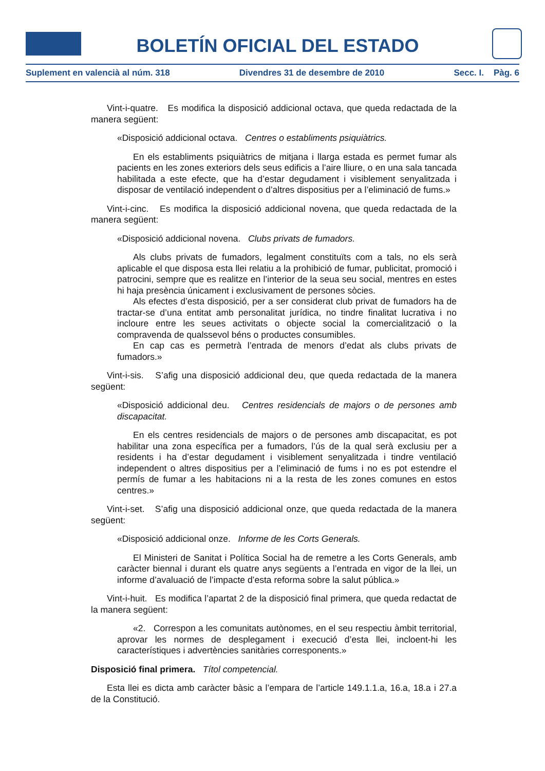BOLETÍN OFICIAL DEL ESTADO
Suplement en valencià al núm. 318 Divendres 31 de desembre de 2010 Secc. I. Pàg. 6
Vint-i-quatre. Es modifica la disposició addicional octava, que queda redactada de la manera següent:
«Disposició addicional octava. Centres o establiments psiquiàtrics.
En els establiments psiquiàtrics de mitjana i llarga estada es permet fumar als pacients en les zones exteriors dels seus edificis a l’aire lliure, o en una sala tancada habilitada a este efecte, que ha d’estar degudament i visiblement senyalitzada i disposar de ventilació independent o d’altres dispositius per a l’eliminació de fums.»
Vint-i-cinc. Es modifica la disposició addicional novena, que queda redactada de la manera següent:
«Disposició addicional novena. Clubs privats de fumadors.
Als clubs privats de fumadors, legalment constituïts com a tals, no els serà aplicable el que disposa esta llei relatiu a la prohibició de fumar, publicitat, promoció i patrocini, sempre que es realitze en l’interior de la seua seu social, mentres en estes hi haja presència únicament i exclusivament de persones sòcies.
Als efectes d’esta disposició, per a ser considerat club privat de fumadors ha de tractar-se d’una entitat amb personalitat jurídica, no tindre finalitat lucrativa i no incloure entre les seues activitats o objecte social la comercialització o la compravenda de qualssevol béns o productes consumibles.
En cap cas es permetrà l’entrada de menors d’edat als clubs privats de fumadors.»
Vint-i-sis. S’afig una disposició addicional deu, que queda redactada de la manera següent:
«Disposició addicional deu. Centres residencials de majors o de persones amb discapacitat.
En els centres residencials de majors o de persones amb discapacitat, es pot habilitar una zona específica per a fumadors, l’ús de la qual serà exclusiu per a residents i ha d’estar degudament i visiblement senyalitzada i tindre ventilació independent o altres dispositius per a l’eliminació de fums i no es pot estendre el permís de fumar a les habitacions ni a la resta de les zones comunes en estos centres.»
Vint-i-set. S’afig una disposició addicional onze, que queda redactada de la manera següent:
«Disposició addicional onze. Informe de les Corts Generals.
El Ministeri de Sanitat i Política Social ha de remetre a les Corts Generals, amb caràcter biennal i durant els quatre anys següents a l’entrada en vigor de la llei, un informe d’avaluació de l’impacte d’esta reforma sobre la salut pública.»
Vint-i-huit. Es modifica l’apartat 2 de la disposició final primera, que queda redactat de la manera següent:
«2. Correspon a les comunitats autònomes, en el seu respectiu àmbit territorial, aprovar les normes de desplegament i execució d’esta llei, incloent-hi les característiques i advertències sanitàries corresponents.»
Disposició final primera. Títol competencial.
Esta llei es dicta amb caràcter bàsic a l’empara de l’article 149.1.1.a, 16.a, 18.a i 27.a de la Constitució.